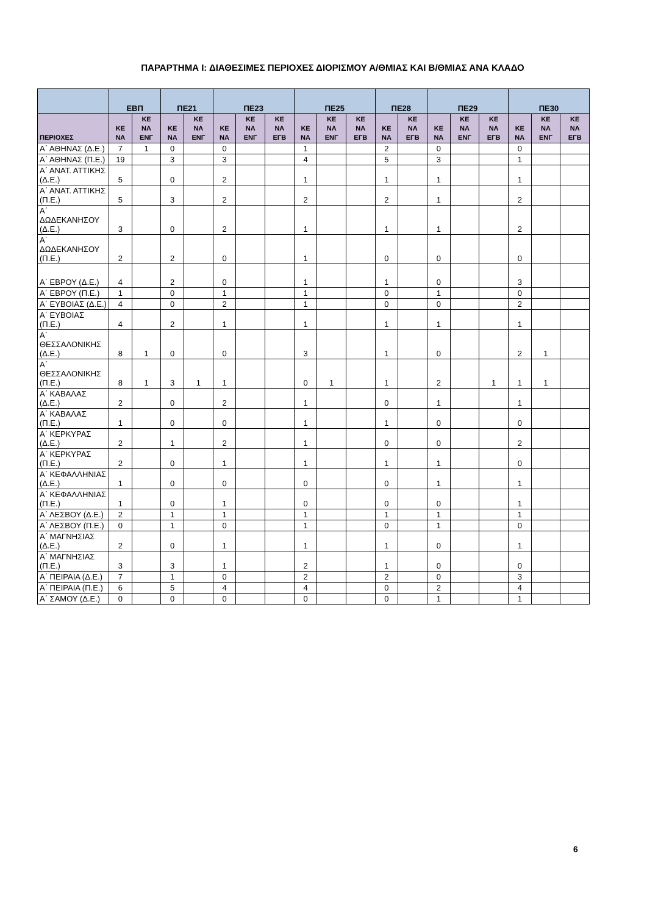ΠΑΡΑΡΤΗΜΑ Ι: ΔΙΑΘΕΣΙΜΕΣ ΠΕΡΙΟΧΕΣ ΔΙΟΡΙΣΜΟΥ Α/ΘΜΙΑΣ ΚΑΙ Β/ΘΜΙΑΣ ΑΝΑ ΚΛΑΔΟ
| | ΕΒΠ | | ΠΕ21 | | ΠΕ23 | | | ΠΕ25 | | | ΠΕ28 | | ΠΕ29 | | | ΠΕ30 | | |
| --- | --- | --- | --- | --- | --- | --- | --- | --- | --- | --- | --- | --- | --- | --- | --- | --- | --- | --- |
| ΠΕΡΙΟΧΕΣ | ΚΕ ΝΑ | ΚΕ ΝΑ ΕΝΓ | ΚΕ ΝΑ | ΚΕ ΝΑ ΕΝΓ | ΚΕ ΝΑ | ΚΕ ΝΑ ΕΝΓ | ΚΕ ΝΑ ΕΓΒ | ΚΕ ΝΑ | ΚΕ ΝΑ ΕΝΓ | ΚΕ ΝΑ ΕΓΒ | ΚΕ ΝΑ | ΚΕ ΝΑ ΕΓΒ | ΚΕ ΝΑ | ΚΕ ΝΑ ΕΝΓ | ΚΕ ΝΑ ΕΓΒ | ΚΕ ΝΑ | ΚΕ ΝΑ ΕΝΓ | ΚΕ ΝΑ ΕΓΒ |
| Α΄ ΑΘΗΝΑΣ (Δ.Ε.) | 7 | 1 | 0 | | 0 | | | 1 | | | 2 | | 0 | | | 0 | | |
| Α΄ ΑΘΗΝΑΣ (Π.Ε.) | 19 | | 3 | | 3 | | | 4 | | | 5 | | 3 | | | 1 | | |
| Α΄ ΑΝΑΤ. ΑΤΤΙΚΗΣ (Δ.Ε.) | 5 | | 0 | | 2 | | | 1 | | | 1 | | 1 | | | 1 | | |
| Α΄ ΑΝΑΤ. ΑΤΤΙΚΗΣ (Π.Ε.) | 5 | | 3 | | 2 | | | 2 | | | 2 | | 1 | | | 2 | | |
| Α΄ ΔΩΔΕΚΑΝΗΣΟΥ (Δ.Ε.) | 3 | | 0 | | 2 | | | 1 | | | 1 | | 1 | | | 2 | | |
| Α΄ ΔΩΔΕΚΑΝΗΣΟΥ (Π.Ε.) | 2 | | 2 | | 0 | | | 1 | | | 0 | | 0 | | | 0 | | |
| Α΄ ΕΒΡΟΥ (Δ.Ε.) | 4 | | 2 | | 0 | | | 1 | | | 1 | | 0 | | | 3 | | |
| Α΄ ΕΒΡΟΥ (Π.Ε.) | 1 | | 0 | | 1 | | | 1 | | | 0 | | 1 | | | 0 | | |
| Α΄ ΕΥΒΟΙΑΣ (Δ.Ε.) | 4 | | 0 | | 2 | | | 1 | | | 0 | | 0 | | | 2 | | |
| Α΄ ΕΥΒΟΙΑΣ (Π.Ε.) | 4 | | 2 | | 1 | | | 1 | | | 1 | | 1 | | | 1 | | |
| Α΄ ΘΕΣΣΑΛΟΝΙΚΗΣ (Δ.Ε.) | 8 | 1 | 0 | | 0 | | | 3 | | | 1 | | 0 | | | 2 | 1 | |
| Α΄ ΘΕΣΣΑΛΟΝΙΚΗΣ (Π.Ε.) | 8 | 1 | 3 | 1 | 1 | | | 0 | 1 | | 1 | | 2 | | 1 | 1 | 1 | |
| Α΄ ΚΑΒΑΛΑΣ (Δ.Ε.) | 2 | | 0 | | 2 | | | 1 | | | 0 | | 1 | | | 1 | | |
| Α΄ ΚΑΒΑΛΑΣ (Π.Ε.) | 1 | | 0 | | 0 | | | 1 | | | 1 | | 0 | | | 0 | | |
| Α΄ ΚΕΡΚΥΡΑΣ (Δ.Ε.) | 2 | | 1 | | 2 | | | 1 | | | 0 | | 0 | | | 2 | | |
| Α΄ ΚΕΡΚΥΡΑΣ (Π.Ε.) | 2 | | 0 | | 1 | | | 1 | | | 1 | | 1 | | | 0 | | |
| Α΄ ΚΕΦΑΛΛΗΝΙΑΣ (Δ.Ε.) | 1 | | 0 | | 0 | | | 0 | | | 0 | | 1 | | | 1 | | |
| Α΄ ΚΕΦΑΛΛΗΝΙΑΣ (Π.Ε.) | 1 | | 0 | | 1 | | | 0 | | | 0 | | 0 | | | 1 | | |
| Α΄ ΛΕΣΒΟΥ (Δ.Ε.) | 2 | | 1 | | 1 | | | 1 | | | 1 | | 1 | | | 1 | | |
| Α΄ ΛΕΣΒΟΥ (Π.Ε.) | 0 | | 1 | | 0 | | | 1 | | | 0 | | 1 | | | 0 | | |
| Α΄ ΜΑΓΝΗΣΙΑΣ (Δ.Ε.) | 2 | | 0 | | 1 | | | 1 | | | 1 | | 0 | | | 1 | | |
| Α΄ ΜΑΓΝΗΣΙΑΣ (Π.Ε.) | 3 | | 3 | | 1 | | | 2 | | | 1 | | 0 | | | 0 | | |
| Α΄ ΠΕΙΡΑΙΑ (Δ.Ε.) | 7 | | 1 | | 0 | | | 2 | | | 2 | | 0 | | | 3 | | |
| Α΄ ΠΕΙΡΑΙΑ (Π.Ε.) | 6 | | 5 | | 4 | | | 4 | | | 0 | | 2 | | | 4 | | |
| Α΄ ΣΑΜΟΥ (Δ.Ε.) | 0 | | 0 | | 0 | | | 0 | | | 0 | | 1 | | | 1 | | |
6